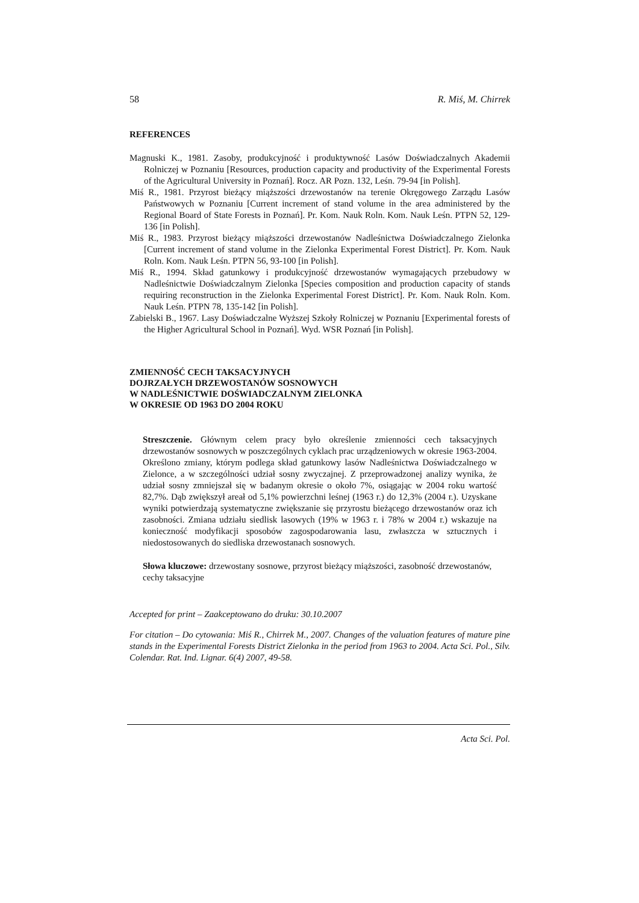58 R. Miś, M. Chirrek
REFERENCES
Magnuski K., 1981. Zasoby, produkcyjność i produktywność Lasów Doświadczalnych Akademii Rolniczej w Poznaniu [Resources, production capacity and productivity of the Experimental Forests of the Agricultural University in Poznań]. Rocz. AR Pozn. 132, Leśn. 79-94 [in Polish].
Miś R., 1981. Przyrost bieżący miąższości drzewostanów na terenie Okręgowego Zarządu Lasów Państwowych w Poznaniu [Current increment of stand volume in the area administered by the Regional Board of State Forests in Poznań]. Pr. Kom. Nauk Roln. Kom. Nauk Leśn. PTPN 52, 129-136 [in Polish].
Miś R., 1983. Przyrost bieżący miąższości drzewostanów Nadleśnictwa Doświadczalnego Zielonka [Current increment of stand volume in the Zielonka Experimental Forest District]. Pr. Kom. Nauk Roln. Kom. Nauk Leśn. PTPN 56, 93-100 [in Polish].
Miś R., 1994. Skład gatunkowy i produkcyjność drzewostanów wymagających przebudowy w Nadleśnictwie Doświadczalnym Zielonka [Species composition and production capacity of stands requiring reconstruction in the Zielonka Experimental Forest District]. Pr. Kom. Nauk Roln. Kom. Nauk Leśn. PTPN 78, 135-142 [in Polish].
Zabielski B., 1967. Lasy Doświadczalne Wyższej Szkoły Rolniczej w Poznaniu [Experimental forests of the Higher Agricultural School in Poznań]. Wyd. WSR Poznań [in Polish].
ZMIENNOŚĆ CECH TAKSACYJNYCH
DOJRZAŁYCH DRZEWOSTANÓW SOSNOWYCH
W NADLEŚNICTWIE DOŚWIADCZALNYM ZIELONKA
W OKRESIE OD 1963 DO 2004 ROKU
Streszczenie. Głównym celem pracy było określenie zmienności cech taksacyjnych drzewostanów sosnowych w poszczególnych cyklach prac urządzeniowych w okresie 1963-2004. Określono zmiany, którym podlega skład gatunkowy lasów Nadleśnictwa Doświadczalnego w Zielonce, a w szczególności udział sosny zwyczajnej. Z przeprowadzonej analizy wynika, że udział sosny zmniejszał się w badanym okresie o około 7%, osiągając w 2004 roku wartość 82,7%. Dąb zwiększył areał od 5,1% powierzchni leśnej (1963 r.) do 12,3% (2004 r.). Uzyskane wyniki potwierdzają systematyczne zwiększanie się przyrostu bieżącego drzewostanów oraz ich zasobności. Zmiana udziału siedlisk lasowych (19% w 1963 r. i 78% w 2004 r.) wskazuje na konieczność modyfikacji sposobów zagospodarowania lasu, zwłaszcza w sztucznych i niedostosowanych do siedliska drzewostanach sosnowych.
Słowa kluczowe: drzewostany sosnowe, przyrost bieżący miąższości, zasobność drzewostanów, cechy taksacyjne
Accepted for print – Zaakceptowano do druku: 30.10.2007
For citation – Do cytowania: Miś R., Chirrek M., 2007. Changes of the valuation features of mature pine stands in the Experimental Forests District Zielonka in the period from 1963 to 2004. Acta Sci. Pol., Silv. Colendar. Rat. Ind. Lignar. 6(4) 2007, 49-58.
Acta Sci. Pol.